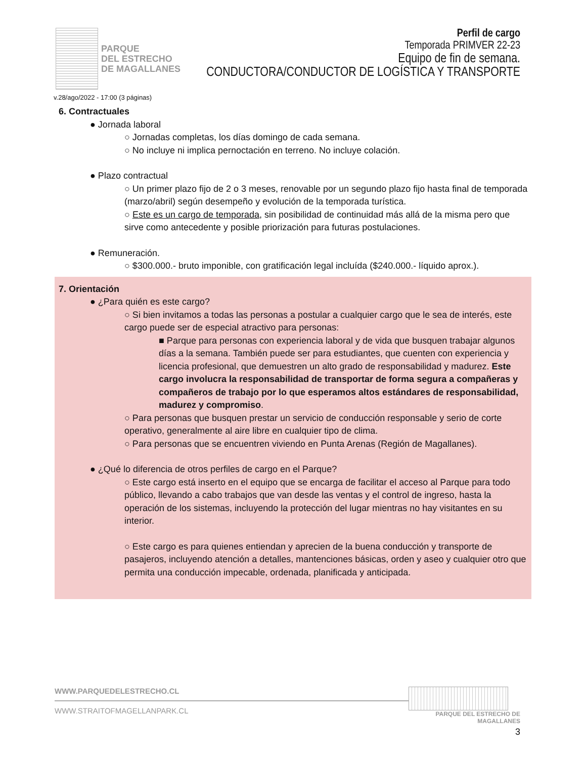PARQUE
DEL ESTRECHO
DE MAGALLANES
Perfil de cargo
Temporada PRIMVER 22-23
Equipo de fin de semana.
CONDUCTORA/CONDUCTOR DE LOGÍSTICA Y TRANSPORTE
v.28/ago/2022 - 17:00 (3 páginas)
6. Contractuales
● Jornada laboral
○ Jornadas completas, los días domingo de cada semana.
○ No incluye ni implica pernoctación en terreno. No incluye colación.
● Plazo contractual
○ Un primer plazo fijo de 2 o 3 meses, renovable por un segundo plazo fijo hasta final de temporada (marzo/abril) según desempeño y evolución de la temporada turística.
○ Este es un cargo de temporada, sin posibilidad de continuidad más allá de la misma pero que sirve como antecedente y posible priorización para futuras postulaciones.
● Remuneración.
○ $300.000.- bruto imponible, con gratificación legal incluída ($240.000.- líquido aprox.).
7. Orientación
● ¿Para quién es este cargo?
○ Si bien invitamos a todas las personas a postular a cualquier cargo que le sea de interés, este cargo puede ser de especial atractivo para personas:
■ Parque para personas con experiencia laboral y de vida que busquen trabajar algunos días a la semana. También puede ser para estudiantes, que cuenten con experiencia y licencia profesional, que demuestren un alto grado de responsabilidad y madurez. Este cargo involucra la responsabilidad de transportar de forma segura a compañeras y compañeros de trabajo por lo que esperamos altos estándares de responsabilidad, madurez y compromiso.
○ Para personas que busquen prestar un servicio de conducción responsable y serio de corte operativo, generalmente al aire libre en cualquier tipo de clima.
○ Para personas que se encuentren viviendo en Punta Arenas (Región de Magallanes).
● ¿Qué lo diferencia de otros perfiles de cargo en el Parque?
○ Este cargo está inserto en el equipo que se encarga de facilitar el acceso al Parque para todo público, llevando a cabo trabajos que van desde las ventas y el control de ingreso, hasta la operación de los sistemas, incluyendo la protección del lugar mientras no hay visitantes en su interior.
○ Este cargo es para quienes entiendan y aprecien de la buena conducción y transporte de pasajeros, incluyendo atención a detalles, mantenciones básicas, orden y aseo y cualquier otro que permita una conducción impecable, ordenada, planificada y anticipada.
WWW.PARQUEDELESTRECHO.CL
WWW.STRAITOFMAGELLANPARK.CL
PARQUE DEL ESTRECHO DE MAGALLANES
3